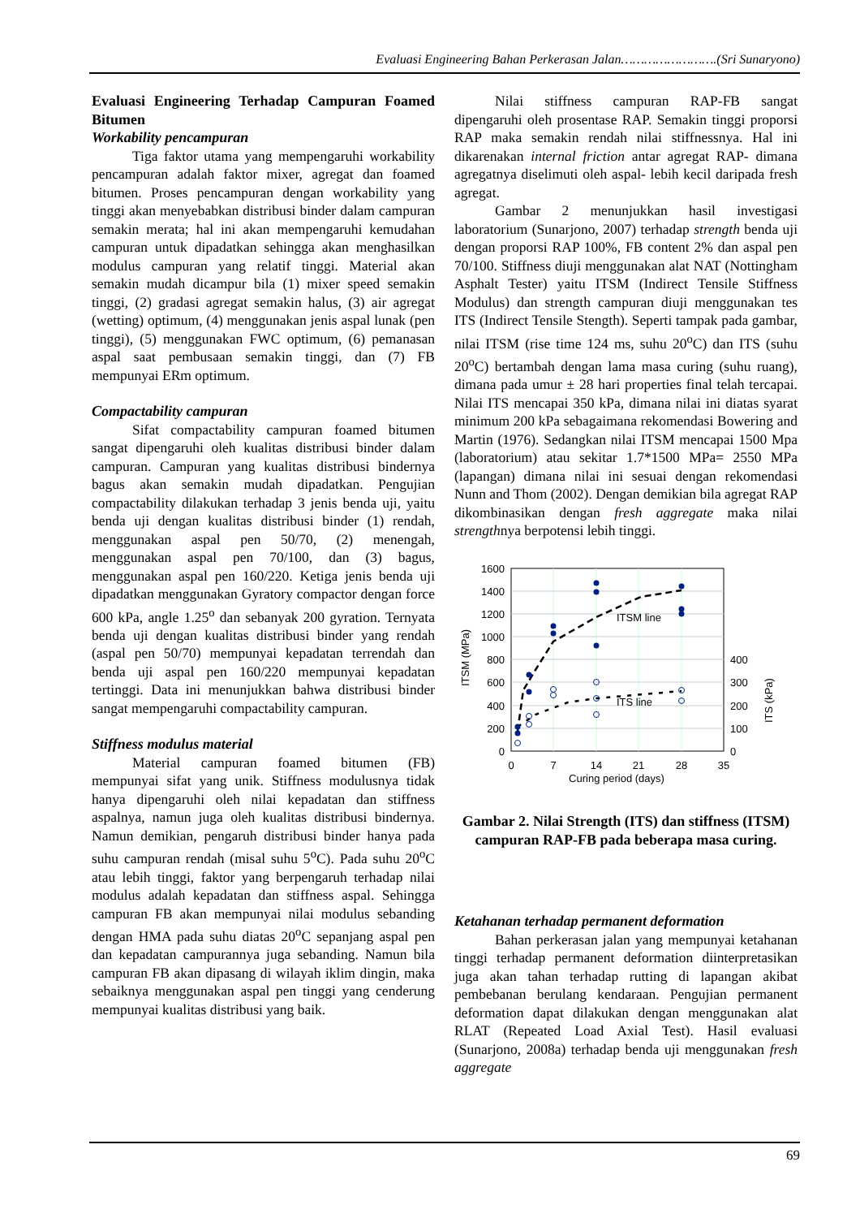Evaluasi Engineering Bahan Perkerasan Jalan…………………….(Sri Sunaryono)
Evaluasi Engineering Terhadap Campuran Foamed Bitumen
Workability pencampuran
Tiga faktor utama yang mempengaruhi workability pencampuran adalah faktor mixer, agregat dan foamed bitumen. Proses pencampuran dengan workability yang tinggi akan menyebabkan distribusi binder dalam campuran semakin merata; hal ini akan mempengaruhi kemudahan campuran untuk dipadatkan sehingga akan menghasilkan modulus campuran yang relatif tinggi. Material akan semakin mudah dicampur bila (1) mixer speed semakin tinggi, (2) gradasi agregat semakin halus, (3) air agregat (wetting) optimum, (4) menggunakan jenis aspal lunak (pen tinggi), (5) menggunakan FWC optimum, (6) pemanasan aspal saat pembusaan semakin tinggi, dan (7) FB mempunyai ERm optimum.
Compactability campuran
Sifat compactability campuran foamed bitumen sangat dipengaruhi oleh kualitas distribusi binder dalam campuran. Campuran yang kualitas distribusi bindernya bagus akan semakin mudah dipadatkan. Pengujian compactability dilakukan terhadap 3 jenis benda uji, yaitu benda uji dengan kualitas distribusi binder (1) rendah, menggunakan aspal pen 50/70, (2) menengah, menggunakan aspal pen 70/100, dan (3) bagus, menggunakan aspal pen 160/220. Ketiga jenis benda uji dipadatkan menggunakan Gyratory compactor dengan force 600 kPa, angle 1.25<sup>o</sup> dan sebanyak 200 gyration. Ternyata benda uji dengan kualitas distribusi binder yang rendah (aspal pen 50/70) mempunyai kepadatan terrendah dan benda uji aspal pen 160/220 mempunyai kepadatan tertinggi. Data ini menunjukkan bahwa distribusi binder sangat mempengaruhi compactability campuran.
Stiffness modulus material
Material campuran foamed bitumen (FB) mempunyai sifat yang unik. Stiffness modulusnya tidak hanya dipengaruhi oleh nilai kepadatan dan stiffness aspalnya, namun juga oleh kualitas distribusi bindernya. Namun demikian, pengaruh distribusi binder hanya pada suhu campuran rendah (misal suhu 5<sup>o</sup>C). Pada suhu 20<sup>o</sup>C atau lebih tinggi, faktor yang berpengaruh terhadap nilai modulus adalah kepadatan dan stiffness aspal. Sehingga campuran FB akan mempunyai nilai modulus sebanding dengan HMA pada suhu diatas 20<sup>o</sup>C sepanjang aspal pen dan kepadatan campurannya juga sebanding. Namun bila campuran FB akan dipasang di wilayah iklim dingin, maka sebaiknya menggunakan aspal pen tinggi yang cenderung mempunyai kualitas distribusi yang baik.
Nilai stiffness campuran RAP-FB sangat dipengaruhi oleh prosentase RAP. Semakin tinggi proporsi RAP maka semakin rendah nilai stiffnessnya. Hal ini dikarenakan internal friction antar agregat RAP- dimana agregatnya diselimuti oleh aspal- lebih kecil daripada fresh agregat.
Gambar 2 menunjukkan hasil investigasi laboratorium (Sunarjono, 2007) terhadap strength benda uji dengan proporsi RAP 100%, FB content 2% dan aspal pen 70/100. Stiffness diuji menggunakan alat NAT (Nottingham Asphalt Tester) yaitu ITSM (Indirect Tensile Stiffness Modulus) dan strength campuran diuji menggunakan tes ITS (Indirect Tensile Stength). Seperti tampak pada gambar, nilai ITSM (rise time 124 ms, suhu 20<sup>o</sup>C) dan ITS (suhu 20<sup>o</sup>C) bertambah dengan lama masa curing (suhu ruang), dimana pada umur ± 28 hari properties final telah tercapai. Nilai ITS mencapai 350 kPa, dimana nilai ini diatas syarat minimum 200 kPa sebagaimana rekomendasi Bowering and Martin (1976). Sedangkan nilai ITSM mencapai 1500 Mpa (laboratorium) atau sekitar 1.7*1500 MPa= 2550 MPa (lapangan) dimana nilai ini sesuai dengan rekomendasi Nunn and Thom (2002). Dengan demikian bila agregat RAP dikombinasikan dengan fresh aggregate maka nilai strengthnya berpotensi lebih tinggi.
1600
1400
1200
1000
800
600
400
200
0
400
300
200
100
0
0
7
14
21
28
35
Curing period (days)
ITSM (MPa)
ITS (kPa)
ITSM line
ITS line
Gambar 2. Nilai Strength (ITS) dan stiffness (ITSM) campuran RAP-FB pada beberapa masa curing.
Ketahanan terhadap permanent deformation
Bahan perkerasan jalan yang mempunyai ketahanan tinggi terhadap permanent deformation diinterpretasikan juga akan tahan terhadap rutting di lapangan akibat pembebanan berulang kendaraan. Pengujian permanent deformation dapat dilakukan dengan menggunakan alat RLAT (Repeated Load Axial Test). Hasil evaluasi (Sunarjono, 2008a) terhadap benda uji menggunakan fresh aggregate
69